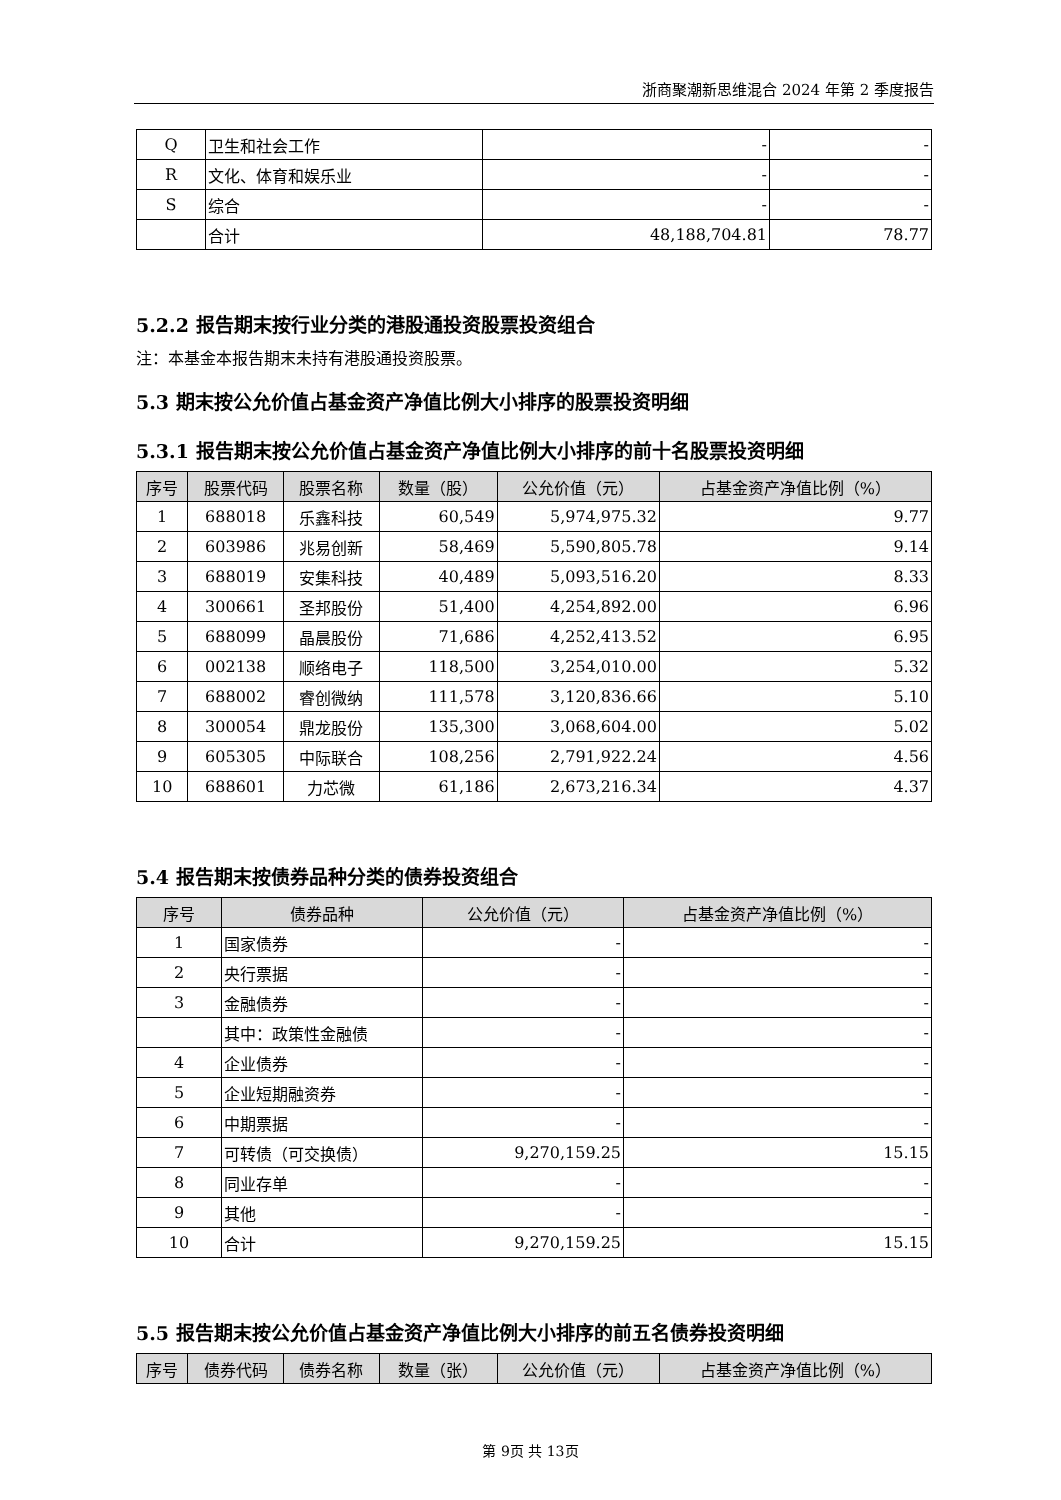浙商聚潮新思维混合 2024 年第 2 季度报告
| Q | 卫生和社会工作 | - | - |
| R | 文化、体育和娱乐业 | - | - |
| S | 综合 | - | - |
| | 合计 | 48,188,704.81 | 78.77 |
5.2.2 报告期末按行业分类的港股通投资股票投资组合
注：本基金本报告期末未持有港股通投资股票。
5.3 期末按公允价值占基金资产净值比例大小排序的股票投资明细
5.3.1 报告期末按公允价值占基金资产净值比例大小排序的前十名股票投资明细
| 序号 | 股票代码 | 股票名称 | 数量（股） | 公允价值（元） | 占基金资产净值比例（%） |
| --- | --- | --- | --- | --- | --- |
| 1 | 688018 | 乐鑫科技 | 60,549 | 5,974,975.32 | 9.77 |
| 2 | 603986 | 兆易创新 | 58,469 | 5,590,805.78 | 9.14 |
| 3 | 688019 | 安集科技 | 40,489 | 5,093,516.20 | 8.33 |
| 4 | 300661 | 圣邦股份 | 51,400 | 4,254,892.00 | 6.96 |
| 5 | 688099 | 晶晨股份 | 71,686 | 4,252,413.52 | 6.95 |
| 6 | 002138 | 顺络电子 | 118,500 | 3,254,010.00 | 5.32 |
| 7 | 688002 | 睿创微纳 | 111,578 | 3,120,836.66 | 5.10 |
| 8 | 300054 | 鼎龙股份 | 135,300 | 3,068,604.00 | 5.02 |
| 9 | 605305 | 中际联合 | 108,256 | 2,791,922.24 | 4.56 |
| 10 | 688601 | 力芯微 | 61,186 | 2,673,216.34 | 4.37 |
5.4 报告期末按债券品种分类的债券投资组合
| 序号 | 债券品种 | 公允价值（元） | 占基金资产净值比例（%） |
| --- | --- | --- | --- |
| 1 | 国家债券 | - | - |
| 2 | 央行票据 | - | - |
| 3 | 金融债券 | - | - |
| | 其中：政策性金融债 | - | - |
| 4 | 企业债券 | - | - |
| 5 | 企业短期融资券 | - | - |
| 6 | 中期票据 | - | - |
| 7 | 可转债（可交换债） | 9,270,159.25 | 15.15 |
| 8 | 同业存单 | - | - |
| 9 | 其他 | - | - |
| 10 | 合计 | 9,270,159.25 | 15.15 |
5.5 报告期末按公允价值占基金资产净值比例大小排序的前五名债券投资明细
| 序号 | 债券代码 | 债券名称 | 数量（张） | 公允价值（元） | 占基金资产净值比例（%） |
| --- | --- | --- | --- | --- | --- |
第 9页 共 13页